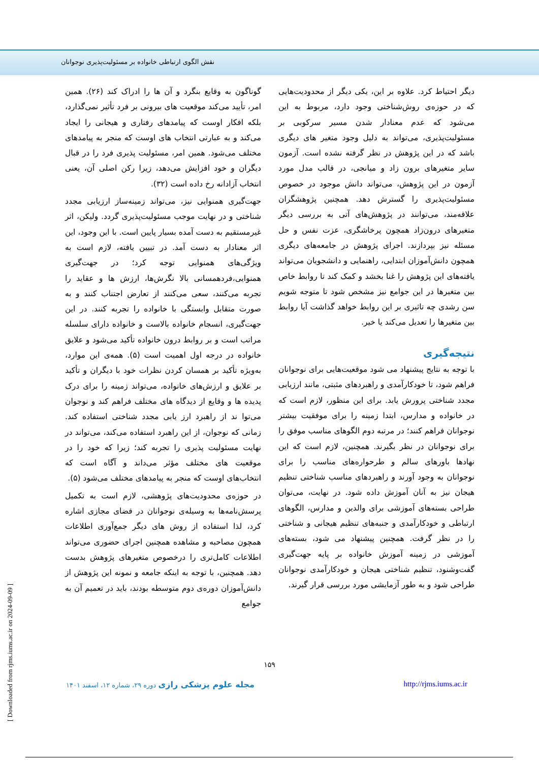نقش الگوی ارتباطی خانواده بر مسئولیت‌پذیری نوجوانان
گوناگون به وقایع بنگرد و آن ها را ادراک کند (۲۶). همین امر، تأیید می‌کند موقعیت های بیرونی بر فرد تأثیر نمی‌گذارد، بلکه افکار اوست که پیامدهای رفتاری و هیجانی را ایجاد می‌کند و به عبارتی انتخاب های اوست که منجر به پیامدهای مختلف می‌شود. همین امر، مسئولیت پذیری فرد را در قبال دیگران و خود افزایش می‌دهد، زیرا رکن اصلی آن، یعنی انتخاب آزادانه رخ داده است (۳۲).
جهت‌گیری همنوایی نیز، می‌تواند زمینه‌ساز ارزیابی مجدد شناختی و در نهایت موجب مسئولیت‌پذیری گردد. ولیکن، اثر غیرمستقیم به دست آمده بسیار پایین است. با این وجود، این اثر معنادار به دست آمد. در تبیین یافته، لازم است به ویژگی‌های همنوایی توجه کرد؛ در جهت‌گیری همنوایی،فردهمسانی بالا نگرش‌ها، ارزش ها و عقاید را تجربه می‌کنند، سعی می‌کنند از تعارض اجتناب کنند و به صورت متقابل وابستگی با خانواده را تجربه کنند. در این جهت‌گیری، انسجام خانواده بالاست و خانواده دارای سلسله مراتب است و بر روابط درون خانواده تأکید می‌شود و علایق خانواده در درجه اول اهمیت است (۵). همه‌ی این موارد، به‌ویژه تأکید بر همسان کردن نظرات خود با دیگران و تأکید بر علایق و ارزش‌های خانواده، می‌تواند زمینه را برای درک پدیده ها و وقایع از دیدگاه های مختلف فراهم کند و نوجوان می‌توا ند از راهبرد ارز یابی مجدد شناختی استفاده کند. زمانی که نوجوان، از این راهبرد استفاده می‌کند، می‌تواند در نهایت مسئولیت پذیری را تجربه کند؛ زیرا که خود را در موقعیت های مختلف مؤثر می‌داند و آگاه است که انتخاب‌های اوست که منجر به پیامدهای مختلف می‌شود (۵).
در حوزه‌ی محدودیت‌های پژوهشی، لازم است به تکمیل پرسش‌نامه‌ها به وسیله‌ی نوجوانان در فضای مجازی اشاره کرد، لذا استفاده از روش های دیگر جمع‌آوری اطلاعات همچون مصاحبه و مشاهده همچنین اجرای حضوری می‌تواند اطلاعات کامل‌تری را درخصوص متغیرهای پژوهش بدست دهد. همچنین، با توجه به اینکه جامعه و نمونه این پژوهش از دانش‌آموزان دوره‌ی دوم متوسطه بودند، باید در تعمیم آن به جوامع
دیگر احتیاط کرد. علاوه بر این، یکی دیگر از محدودیت‌هایی که در حوزه‌ی روش‌شناختی وجود دارد، مربوط به این می‌شود که عدم معنادار شدن مسیر سرکوبی بر مسئولیت‌پذیری، می‌تواند به دلیل وجود متغیر های دیگری باشد که در این پژوهش در نظر گرفته نشده است. آزمون سایر متغیرهای برون زاد و میانجی، در قالب مدل مورد آزمون در این پژوهش، می‌تواند دانش موجود در خصوص مسئولیت‌پذیری را گسترش دهد. همچنین پژوهشگران علاقه‌مند، می‌توانند در پژوهش‌های آتی به بررسی دیگر متغیرهای درون‌زاد همچون پرخاشگری، عزت نفس و حل مسئله نیز بپردازند. اجرای پژوهش در جامعه‌های دیگری همچون دانش‌آموزان ابتدایی، راهنمایی و دانشجویان می‌تواند یافته‌های این پژوهش را غنا بخشد و کمک کند تا روابط خاص بین متغیرها در این جوامع نیز مشخص شود تا متوجه شویم سن رشدی چه تاثیری بر این روابط خواهد گذاشت آیا روابط بین متغیرها را تعدیل می‌کند یا خیر.
نتیجه‌گیری
با توجه به نتایج پیشنهاد می شود موقعیت‌هایی برای نوجوانان فراهم شود، تا خودکارآمدی و راهبردهای مثبتی، مانند ارزیابی مجدد شناختی پرورش یابد. برای این منظور، لازم است که در خانواده و مدارس، ابتدا زمینه را برای موفقیت بیشتر نوجوانان فراهم کنند؛ در مرتبه دوم الگوهای مناسب موفق را برای نوجوانان در نظر بگیرند. همچنین، لازم است که این نهادها باورهای سالم و طرحواره‌های مناسب را برای نوجوانان به وجود آورند و راهبردهای مناسب شناختی تنظیم هیجان نیز به آنان آموزش داده شود. در نهایت، می‌توان طراحی بسته‌های آموزشی برای والدین و مدارس، الگوهای ارتباطی و خودکارآمدی و جنبه‌های تنظیم هیجانی و شناختی را در نظر گرفت. همچنین پیشنهاد می شود، بسته‌های آموزشی در زمینه آموزش خانواده بر پایه جهت‌گیری گفت‌وشنود، تنظیم شناختی هیجان و خودکارآمدی نوجوانان طراحی شود و به طور آزمایشی مورد بررسی قرار گیرند.
۱۵۹
مجله علوم پزشکی رازی دوره ۲۹، شماره ۱۲، اسفند ۱۴۰۱ http://rjms.iums.ac.ir
[ Downloaded from rjms.iums.ac.ir on 2024-09-09 ]